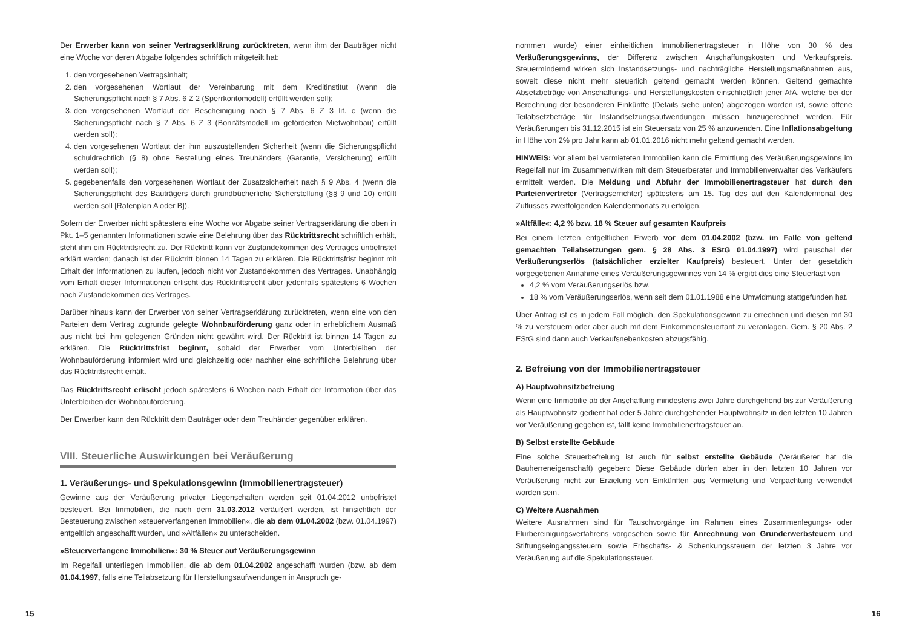Der Erwerber kann von seiner Vertragserklärung zurücktreten, wenn ihm der Bauträger nicht eine Woche vor deren Abgabe folgendes schriftlich mitgeteilt hat:
1. den vorgesehenen Vertragsinhalt;
2. den vorgesehenen Wortlaut der Vereinbarung mit dem Kreditinstitut (wenn die Sicherungspflicht nach § 7 Abs. 6 Z 2 (Sperrkontomodell) erfüllt werden soll);
3. den vorgesehenen Wortlaut der Bescheinigung nach § 7 Abs. 6 Z 3 lit. c (wenn die Sicherungspflicht nach § 7 Abs. 6 Z 3 (Bonitätsmodell im geförderten Mietwohnbau) erfüllt werden soll);
4. den vorgesehenen Wortlaut der ihm auszustellenden Sicherheit (wenn die Sicherungspflicht schuldrechtlich (§ 8) ohne Bestellung eines Treuhänders (Garantie, Versicherung) erfüllt werden soll);
5. gegebenenfalls den vorgesehenen Wortlaut der Zusatzsicherheit nach § 9 Abs. 4 (wenn die Sicherungspflicht des Bauträgers durch grundbücherliche Sicherstellung (§§ 9 und 10) erfüllt werden soll [Ratenplan A oder B]).
Sofern der Erwerber nicht spätestens eine Woche vor Abgabe seiner Vertragserklärung die oben in Pkt. 1–5 genannten Informationen sowie eine Belehrung über das Rücktrittsrecht schriftlich erhält, steht ihm ein Rücktrittsrecht zu. Der Rücktritt kann vor Zustandekommen des Vertrages unbefristet erklärt werden; danach ist der Rücktritt binnen 14 Tagen zu erklären. Die Rücktrittsfrist beginnt mit Erhalt der Informationen zu laufen, jedoch nicht vor Zustandekommen des Vertrages. Unabhängig vom Erhalt dieser Informationen erlischt das Rücktrittsrecht aber jedenfalls spätestens 6 Wochen nach Zustandekommen des Vertrages.
Darüber hinaus kann der Erwerber von seiner Vertragserklärung zurücktreten, wenn eine von den Parteien dem Vertrag zugrunde gelegte Wohnbauförderung ganz oder in erheblichem Ausmaß aus nicht bei ihm gelegenen Gründen nicht gewährt wird. Der Rücktritt ist binnen 14 Tagen zu erklären. Die Rücktrittsfrist beginnt, sobald der Erwerber vom Unterbleiben der Wohnbauförderung informiert wird und gleichzeitig oder nachher eine schriftliche Belehrung über das Rücktrittsrecht erhält.
Das Rücktrittsrecht erlischt jedoch spätestens 6 Wochen nach Erhalt der Information über das Unterbleiben der Wohnbauförderung.
Der Erwerber kann den Rücktritt dem Bauträger oder dem Treuhänder gegenüber erklären.
VIII. Steuerliche Auswirkungen bei Veräußerung
1. Veräußerungs- und Spekulationsgewinn (Immobilienertragsteuer)
Gewinne aus der Veräußerung privater Liegenschaften werden seit 01.04.2012 unbefristet besteuert. Bei Immobilien, die nach dem 31.03.2012 veräußert werden, ist hinsichtlich der Besteuerung zwischen »steuerverfangenen Immobilien«, die ab dem 01.04.2002 (bzw. 01.04.1997) entgeltlich angeschafft wurden, und »Altfällen« zu unterscheiden.
»Steuerverfangene Immobilien«: 30 % Steuer auf Veräußerungsgewinn
Im Regelfall unterliegen Immobilien, die ab dem 01.04.2002 angeschafft wurden (bzw. ab dem 01.04.1997, falls eine Teilabsetzung für Herstellungsaufwendungen in Anspruch ge-
nommen wurde) einer einheitlichen Immobilienertragsteuer in Höhe von 30 % des Veräußerungsgewinns, der Differenz zwischen Anschaffungskosten und Verkaufspreis. Steuermindernd wirken sich Instandsetzungs- und nachträgliche Herstellungsmaßnahmen aus, soweit diese nicht mehr steuerlich geltend gemacht werden können. Geltend gemachte Absetzbeträge von Anschaffungs- und Herstellungskosten einschließlich jener AfA, welche bei der Berechnung der besonderen Einkünfte (Details siehe unten) abgezogen worden ist, sowie offene Teilabsetzbeträge für Instandsetzungsaufwendungen müssen hinzugerechnet werden. Für Veräußerungen bis 31.12.2015 ist ein Steuersatz von 25 % anzuwenden. Eine Inflationsabgeltung in Höhe von 2% pro Jahr kann ab 01.01.2016 nicht mehr geltend gemacht werden.
HINWEIS: Vor allem bei vermieteten Immobilien kann die Ermittlung des Veräußerungsgewinns im Regelfall nur im Zusammenwirken mit dem Steuerberater und Immobilienverwalter des Verkäufers ermittelt werden. Die Meldung und Abfuhr der Immobilienertragsteuer hat durch den Parteienvertreter (Vertragserrichter) spätestens am 15. Tag des auf den Kalendermonat des Zuflusses zweitfolgenden Kalendermonats zu erfolgen.
»Altfälle«: 4,2 % bzw. 18 % Steuer auf gesamten Kaufpreis
Bei einem letzten entgeltlichen Erwerb vor dem 01.04.2002 (bzw. im Falle von geltend gemachten Teilabsetzungen gem. § 28 Abs. 3 EStG 01.04.1997) wird pauschal der Veräußerungserlös (tatsächlicher erzielter Kaufpreis) besteuert. Unter der gesetzlich vorgegebenen Annahme eines Veräußerungsgewinnes von 14 % ergibt dies eine Steuerlast von
4,2 % vom Veräußerungserlös bzw.
18 % vom Veräußerungserlös, wenn seit dem 01.01.1988 eine Umwidmung stattgefunden hat.
Über Antrag ist es in jedem Fall möglich, den Spekulationsgewinn zu errechnen und diesen mit 30 % zu versteuern oder aber auch mit dem Einkommensteuertarif zu veranlagen. Gem. § 20 Abs. 2 EStG sind dann auch Verkaufsnebenkosten abzugsfähig.
2. Befreiung von der Immobilienertragsteuer
A) Hauptwohnsitzbefreiung
Wenn eine Immobilie ab der Anschaffung mindestens zwei Jahre durchgehend bis zur Veräußerung als Hauptwohnsitz gedient hat oder 5 Jahre durchgehender Hauptwohnsitz in den letzten 10 Jahren vor Veräußerung gegeben ist, fällt keine Immobilienertragsteuer an.
B) Selbst erstellte Gebäude
Eine solche Steuerbefreiung ist auch für selbst erstellte Gebäude (Veräußerer hat die Bauherreneigenschaft) gegeben: Diese Gebäude dürfen aber in den letzten 10 Jahren vor Veräußerung nicht zur Erzielung von Einkünften aus Vermietung und Verpachtung verwendet worden sein.
C) Weitere Ausnahmen
Weitere Ausnahmen sind für Tauschvorgänge im Rahmen eines Zusammenlegungs- oder Flurbereinigungsverfahrens vorgesehen sowie für Anrechnung von Grunderwerbsteuern und Stiftungseingangssteuern sowie Erbschafts- & Schenkungssteuern der letzten 3 Jahre vor Veräußerung auf die Spekulationssteuer.
15 16